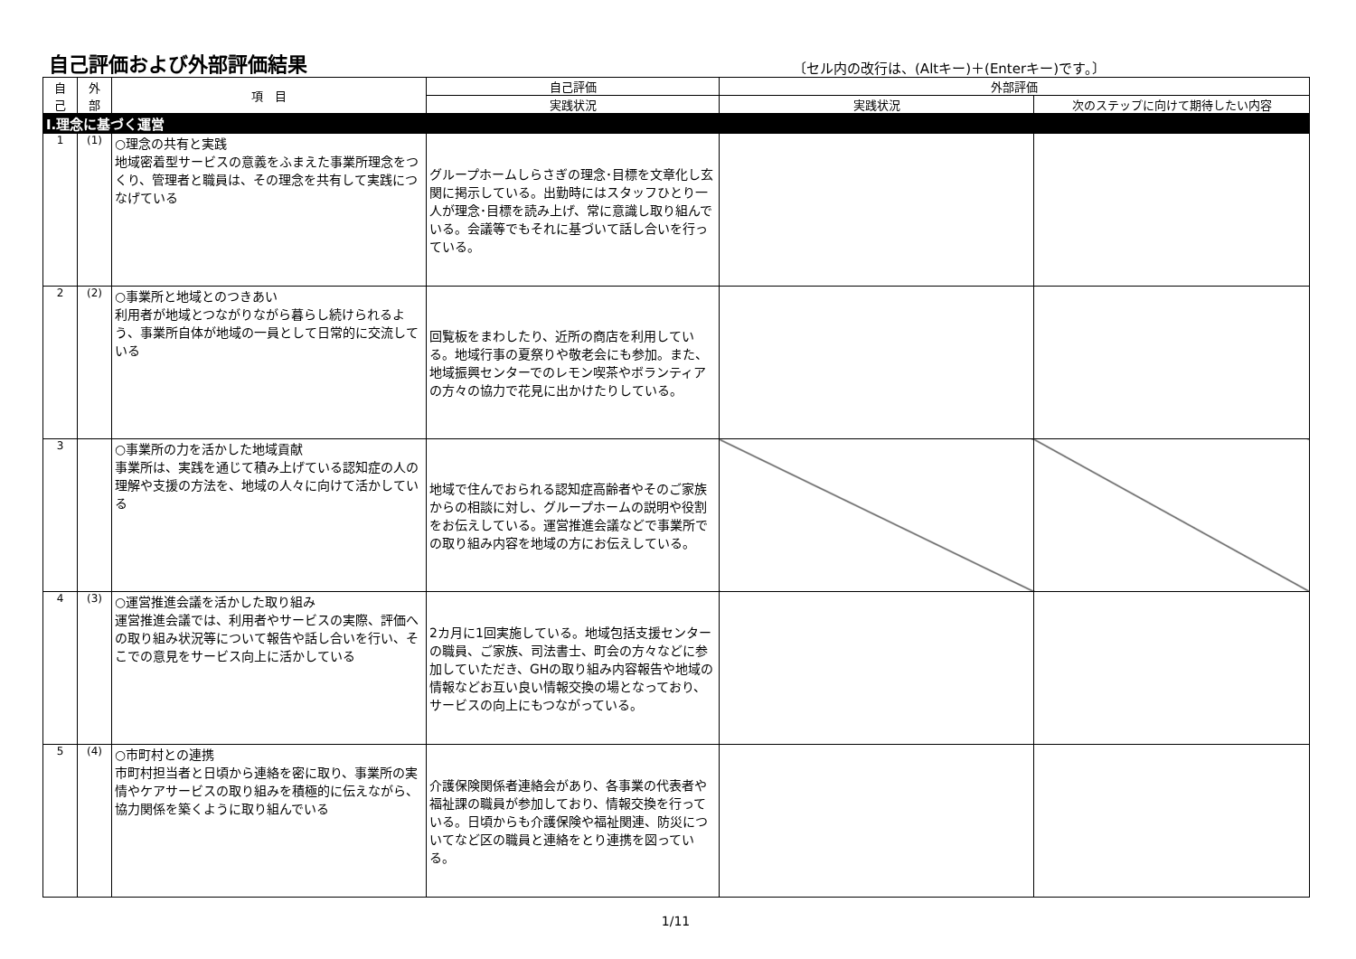自己評価および外部評価結果
〔セル内の改行は、(Altキー)＋(Enterキー)です。〕
| 自 己 | 外 部 | 項 目 | 自己評価 | 外部評価 | |
| --- | --- | --- | --- | --- | --- |
| | | | 実践状況 | 実践状況 | 次のステップに向けて期待したい内容 |
| Ⅰ.理念に基づく運営 | | | | | |
| 1 | (1) | ○理念の共有と実践 地域密着型サービスの意義をふまえた事業所理念をつくり、管理者と職員は、その理念を共有して実践につなげている | グループホームしらさぎの理念･目標を文章化し玄関に掲示している。出勤時にはスタッフひとり一人が理念･目標を読み上げ、常に意識し取り組んでいる。会議等でもそれに基づいて話し合いを行っている。 | | |
| 2 | (2) | ○事業所と地域とのつきあい 利用者が地域とつながりながら暮らし続けられるよう、事業所自体が地域の一員として日常的に交流している | 回覧板をまわしたり、近所の商店を利用している。地域行事の夏祭りや敬老会にも参加。また、地域振興センターでのレモン喫茶やボランティアの方々の協力で花見に出かけたりしている。 | | |
| 3 | | ○事業所の力を活かした地域貢献 事業所は、実践を通じて積み上げている認知症の人の理解や支援の方法を、地域の人々に向けて活かしている | 地域で住んでおられる認知症高齢者やそのご家族からの相談に対し、グループホームの説明や役割をお伝えしている。運営推進会議などで事業所での取り組み内容を地域の方にお伝えしている。 | | |
| 4 | (3) | ○運営推進会議を活かした取り組み 運営推進会議では、利用者やサービスの実際、評価への取り組み状況等について報告や話し合いを行い、そこでの意見をサービス向上に活かしている | 2カ月に1回実施している。地域包括支援センターの職員、ご家族、司法書士、町会の方々などに参加していただき、GHの取り組み内容報告や地域の情報などお互い良い情報交換の場となっており、サービスの向上にもつながっている。 | | |
| 5 | (4) | ○市町村との連携 市町村担当者と日頃から連絡を密に取り、事業所の実情やケアサービスの取り組みを積極的に伝えながら、協力関係を築くように取り組んでいる | 介護保険関係者連絡会があり、各事業の代表者や福祉課の職員が参加しており、情報交換を行っている。日頃からも介護保険や福祉関連、防災についてなど区の職員と連絡をとり連携を図っている。 | | |
1/11